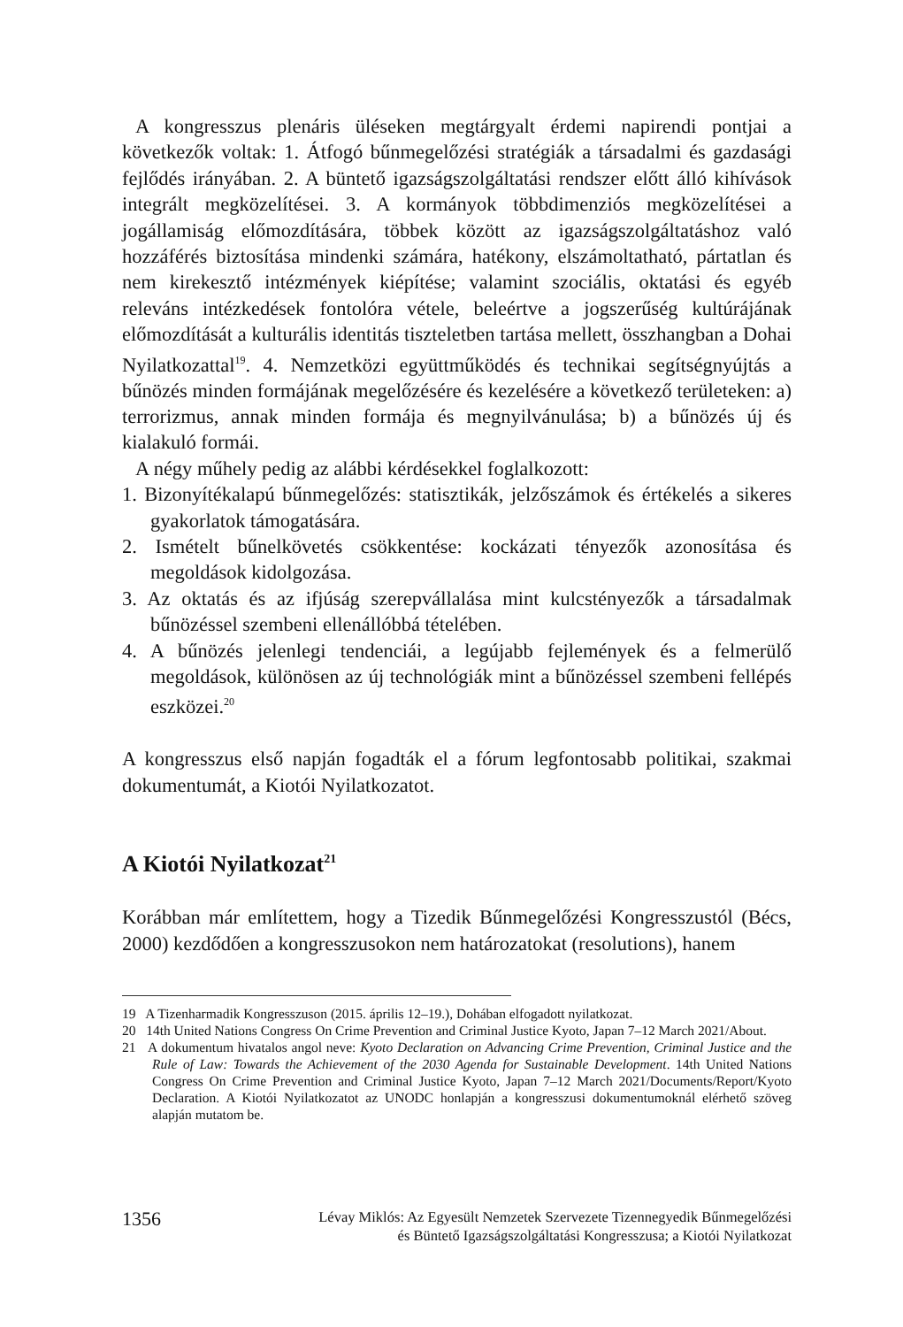A kongresszus plenáris üléseken megtárgyalt érdemi napirendi pontjai a következők voltak: 1. Átfogó bűnmegelőzési stratégiák a társadalmi és gazdasági fejlődés irányában. 2. A büntető igazságszolgáltatási rendszer előtt álló kihívások integrált megközelítései. 3. A kormányok többdimenziós megközelítései a jogállamiság előmozdítására, többek között az igazságszolgáltatáshoz való hozzáférés biztosítása mindenki számára, hatékony, elszámoltatható, pártatlan és nem kirekesztő intézmények kiépítése; valamint szociális, oktatási és egyéb releváns intézkedések fontolóra vétele, beleértve a jogszerűség kultúrájának előmozdítását a kulturális identitás tiszteletben tartása mellett, összhangban a Dohai Nyilatkozattal<sup>19</sup>. 4. Nemzetközi együttműködés és technikai segítségnyújtás a bűnözés minden formájának megelőzésére és kezelésére a következő területeken: a) terrorizmus, annak minden formája és megnyilvánulása; b) a bűnözés új és kialakuló formái.
A négy műhely pedig az alábbi kérdésekkel foglalkozott:
1. Bizonyítékalapú bűnmegelőzés: statisztikák, jelzőszámok és értékelés a sikeres gyakorlatok támogatására.
2. Ismételt bűnelkövetés csökkentése: kockázati tényezők azonosítása és megoldások kidolgozása.
3. Az oktatás és az ifjúság szerepvállalása mint kulcstényezők a társadalmak bűnözéssel szembeni ellenállóbbá tételében.
4. A bűnözés jelenlegi tendenciái, a legújabb fejlemények és a felmerülő megoldások, különösen az új technológiák mint a bűnözéssel szembeni fellépés eszközei.<sup>20</sup>
A kongresszus első napján fogadták el a fórum legfontosabb politikai, szakmai dokumentumát, a Kiotói Nyilatkozatot.
A Kiotói Nyilatkozat<sup>21</sup>
Korábban már említettem, hogy a Tizedik Bűnmegelőzési Kongresszustól (Bécs, 2000) kezdődően a kongresszusokon nem határozatokat (resolutions), hanem
19 A Tizenharmadik Kongresszuson (2015. április 12–19.), Dohában elfogadott nyilatkozat.
20 14th United Nations Congress On Crime Prevention and Criminal Justice Kyoto, Japan 7–12 March 2021/About.
21 A dokumentum hivatalos angol neve: Kyoto Declaration on Advancing Crime Prevention, Criminal Justice and the Rule of Law: Towards the Achievement of the 2030 Agenda for Sustainable Development. 14th United Nations Congress On Crime Prevention and Criminal Justice Kyoto, Japan 7–12 March 2021/Documents/Report/Kyoto Declaration. A Kiotói Nyilatkozatot az UNODC honlapján a kongresszusi dokumentumoknál elérhető szöveg alapján mutatom be.
1356
Lévay Miklós: Az Egyesült Nemzetek Szervezete Tizennegyedik Bűnmegelőzési
és Büntető Igazságszolgáltatási Kongresszusa; a Kiotói Nyilatkozat